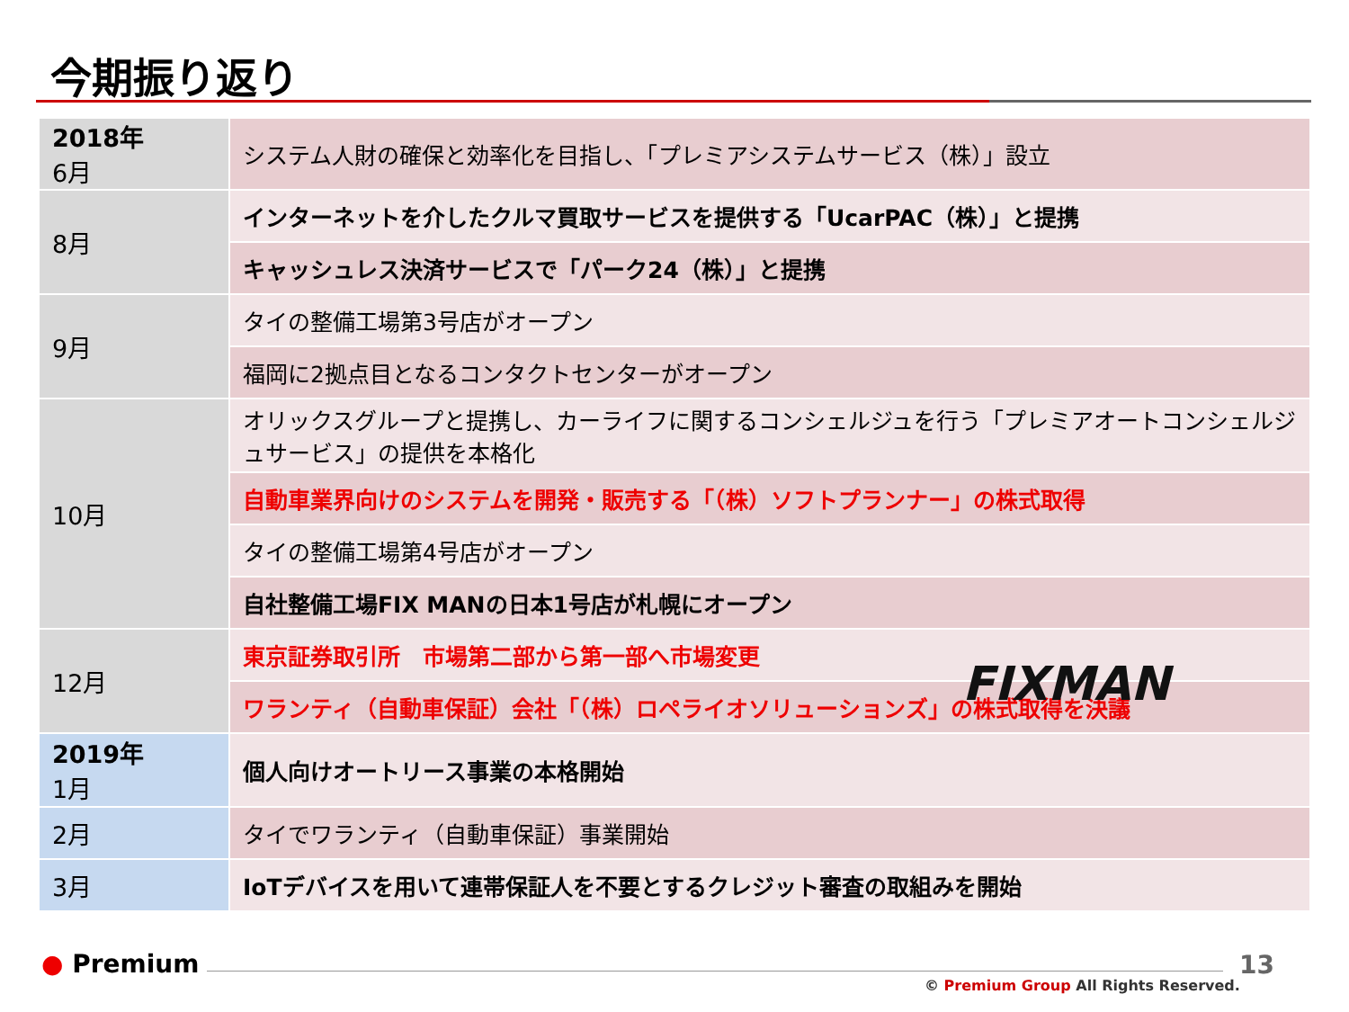今期振り返り
| 2018年 6月 | システム人財の確保と効率化を目指し、「プレミアシステムサービス（株）」設立 |
| 8月 | インターネットを介したクルマ買取サービスを提供する「UcarPAC（株）」と提携 |
| | キャッシュレス決済サービスで「パーク24（株）」と提携 |
| 9月 | タイの整備工場第3号店がオープン |
| | 福岡に2拠点目となるコンタクトセンターがオープン |
| 10月 | オリックスグループと提携し、カーライフに関するコンシェルジュを行う「プレミアオートコンシェルジュサービス」の提供を本格化 |
| | 自動車業界向けのシステムを開発・販売する「（株）ソフトプランナー」の株式取得 |
| | タイの整備工場第4号店がオープン |
| | 自社整備工場FIX MANの日本1号店が札幌にオープン |
| 12月 | 東京証券取引所 市場第二部から第一部へ市場変更 |
| | ワランティ（自動車保証）会社「（株）ロペライオソリューションズ」の株式取得を決議 |
| 2019年 1月 | 個人向けオートリース事業の本格開始 |
| 2月 | タイでワランティ（自動車保証）事業開始 |
| 3月 | IoTデバイスを用いて連帯保証人を不要とするクレジット審査の取組みを開始 |
FIXMAN
● Premium 13
© Premium Group All Rights Reserved.